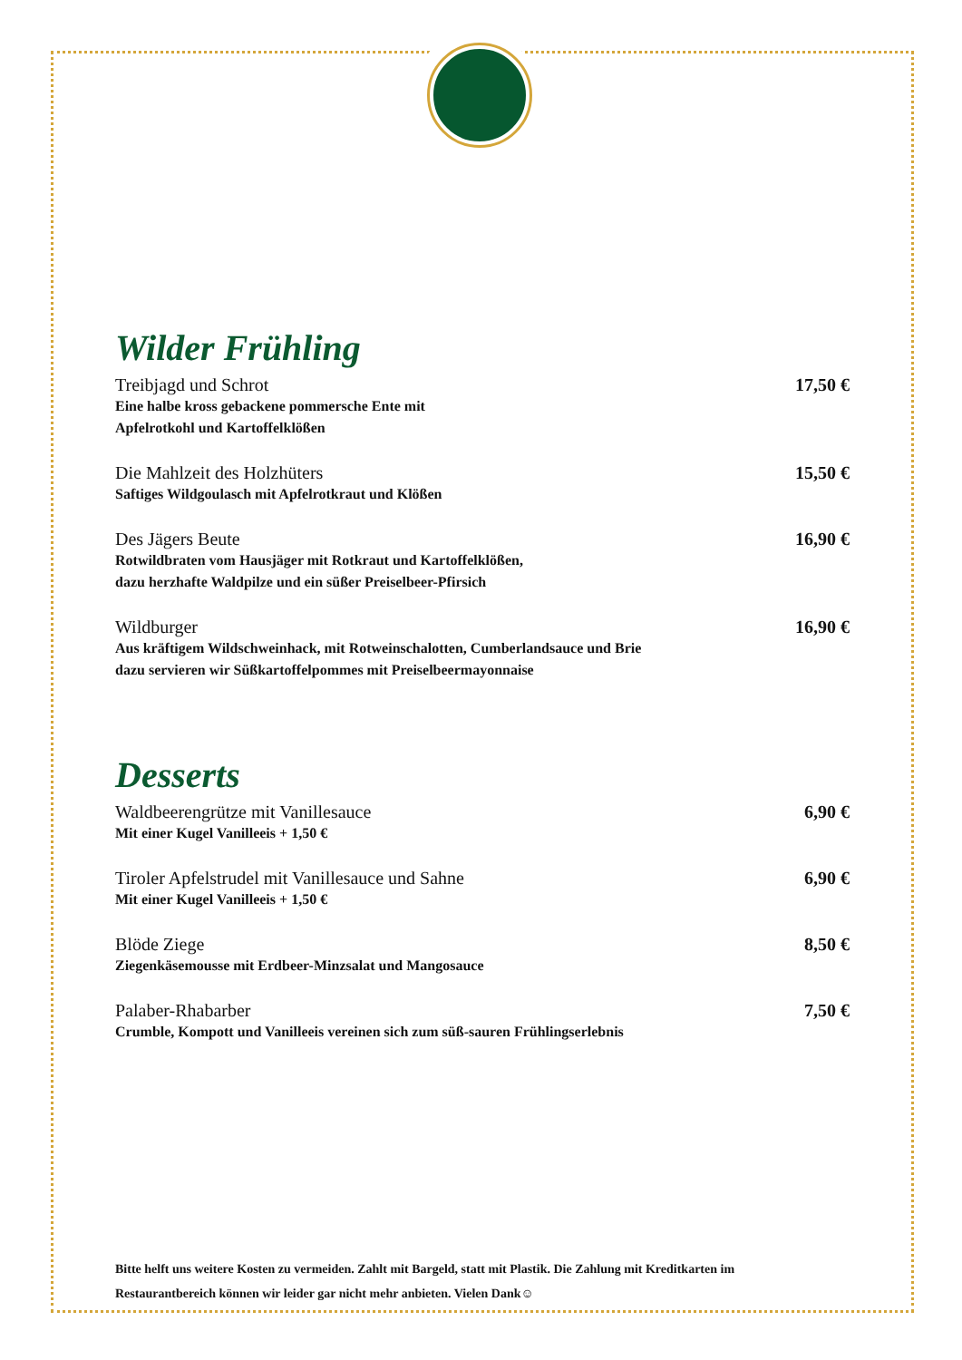Wilder Frühling
Treibjagd und Schrot
Eine halbe kross gebackene pommersche Ente mit
Apfelrotkohl und Kartoffelklößen
17,50 €
Die Mahlzeit des Holzhüters
Saftiges Wildgoulasch mit Apfelrotkraut und Klößen
15,50 €
Des Jägers Beute
Rotwildbraten vom Hausjäger mit Rotkraut und Kartoffelklößen,
dazu herzhafte Waldpilze und ein süßer Preiselbeer-Pfirsich
16,90 €
Wildburger
Aus kräftigem Wildschweinhack, mit Rotweinschalotten, Cumberlandsauce und Brie
dazu servieren wir Süßkartoffelpommes mit Preiselbeermayonnaise
16,90 €
Desserts
Waldbeerengrütze mit Vanillesauce
Mit einer Kugel Vanilleeis + 1,50 €
6,90 €
Tiroler Apfelstrudel mit Vanillesauce und Sahne
Mit einer Kugel Vanilleeis + 1,50 €
6,90 €
Blöde Ziege
Ziegenkäsemousse mit Erdbeer-Minzsalat und Mangosauce
8,50 €
Palaber-Rhabarber
Crumble, Kompott und Vanilleeis vereinen sich zum süß-sauren Frühlingserlebnis
7,50 €
Bitte helft uns weitere Kosten zu vermeiden. Zahlt mit Bargeld, statt mit Plastik. Die Zahlung mit Kreditkarten im Restaurantbereich können wir leider gar nicht mehr anbieten. Vielen Dank☺